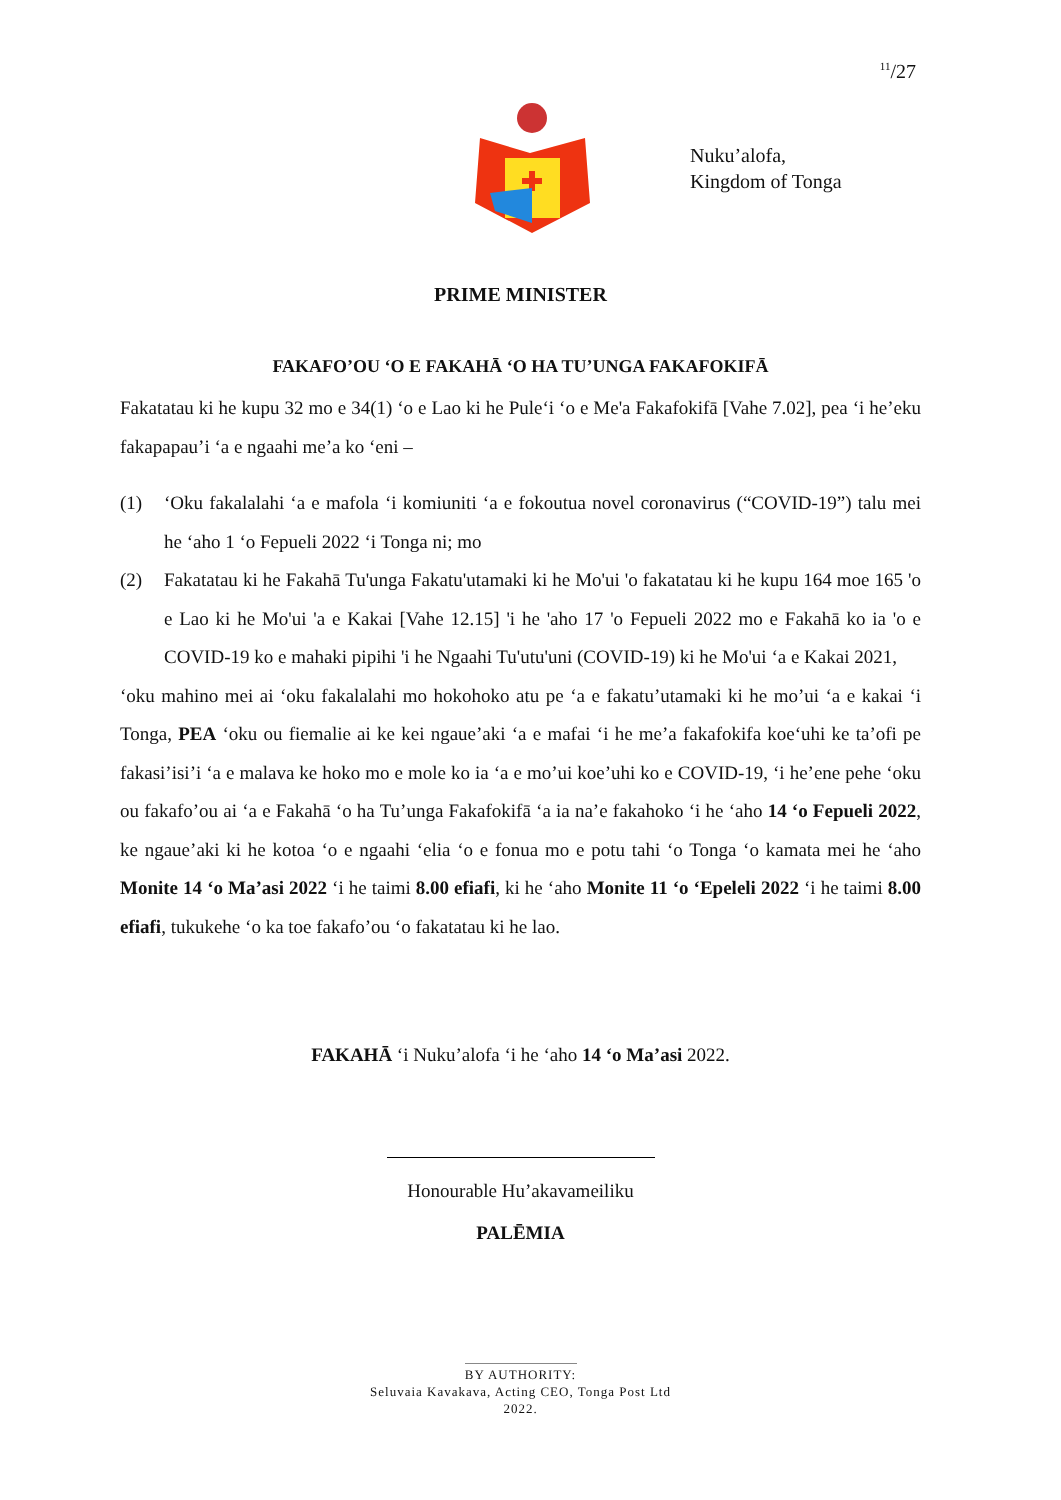<sup>11</sup>/27
Nuku’alofa,
Kingdom of Tonga
PRIME MINISTER
FAKAFO’OU ‘O E FAKAHĀ ‘O HA TU’UNGA FAKAFOKIFĀ
Fakatatau ki he kupu 32 mo e 34(1) ‘o e Lao ki he Pule‘i ‘o e Me'a Fakafokifā [Vahe 7.02], pea ‘i he’eku fakapapau’i ‘a e ngaahi me’a ko ‘eni –
(1) ‘Oku fakalalahi ‘a e mafola ‘i komiuniti ‘a e fokoutua novel coronavirus (“COVID-19”) talu mei he ‘aho 1 ‘o Fepueli 2022 ‘i Tonga ni; mo
(2) Fakatatau ki he Fakahā Tu'unga Fakatu'utamaki ki he Mo'ui 'o fakatatau ki he kupu 164 moe 165 'o e Lao ki he Mo'ui 'a e Kakai [Vahe 12.15] 'i he 'aho 17 'o Fepueli 2022 mo e Fakahā ko ia 'o e COVID-19 ko e mahaki pipihi 'i he Ngaahi Tu'utu'uni (COVID-19) ki he Mo'ui ‘a e Kakai 2021,
‘oku mahino mei ai ‘oku fakalalahi mo hokohoko atu pe ‘a e fakatu’utamaki ki he mo’ui ‘a e kakai ‘i Tonga, PEA ‘oku ou fiemalie ai ke kei ngaue’aki ‘a e mafai ‘i he me’a fakafokifa koe‘uhi ke ta’ofi pe fakasi’isi’i ‘a e malava ke hoko mo e mole ko ia ‘a e mo’ui koe’uhi ko e COVID-19, ‘i he’ene pehe ‘oku ou fakafo’ou ai ‘a e Fakahā ‘o ha Tu’unga Fakafokifā ‘a ia na’e fakahoko ‘i he ‘aho 14 ‘o Fepueli 2022, ke ngaue’aki ki he kotoa ‘o e ngaahi ‘elia ‘o e fonua mo e potu tahi ‘o Tonga ‘o kamata mei he ‘aho Monite 14 ‘o Ma’asi 2022 ‘i he taimi 8.00 efiafi, ki he ‘aho Monite 11 ‘o ‘Epeleli 2022 ‘i he taimi 8.00 efiafi, tukukehe ‘o ka toe fakafo’ou ‘o fakatatau ki he lao.
FAKAHĀ ‘i Nuku’alofa ‘i he ‘aho 14 ‘o Ma’asi 2022.
Honourable Hu’akavameiliku
PALĒMIA
BY AUTHORITY:
Seluvaia Kavakava, Acting CEO, Tonga Post Ltd
2022.